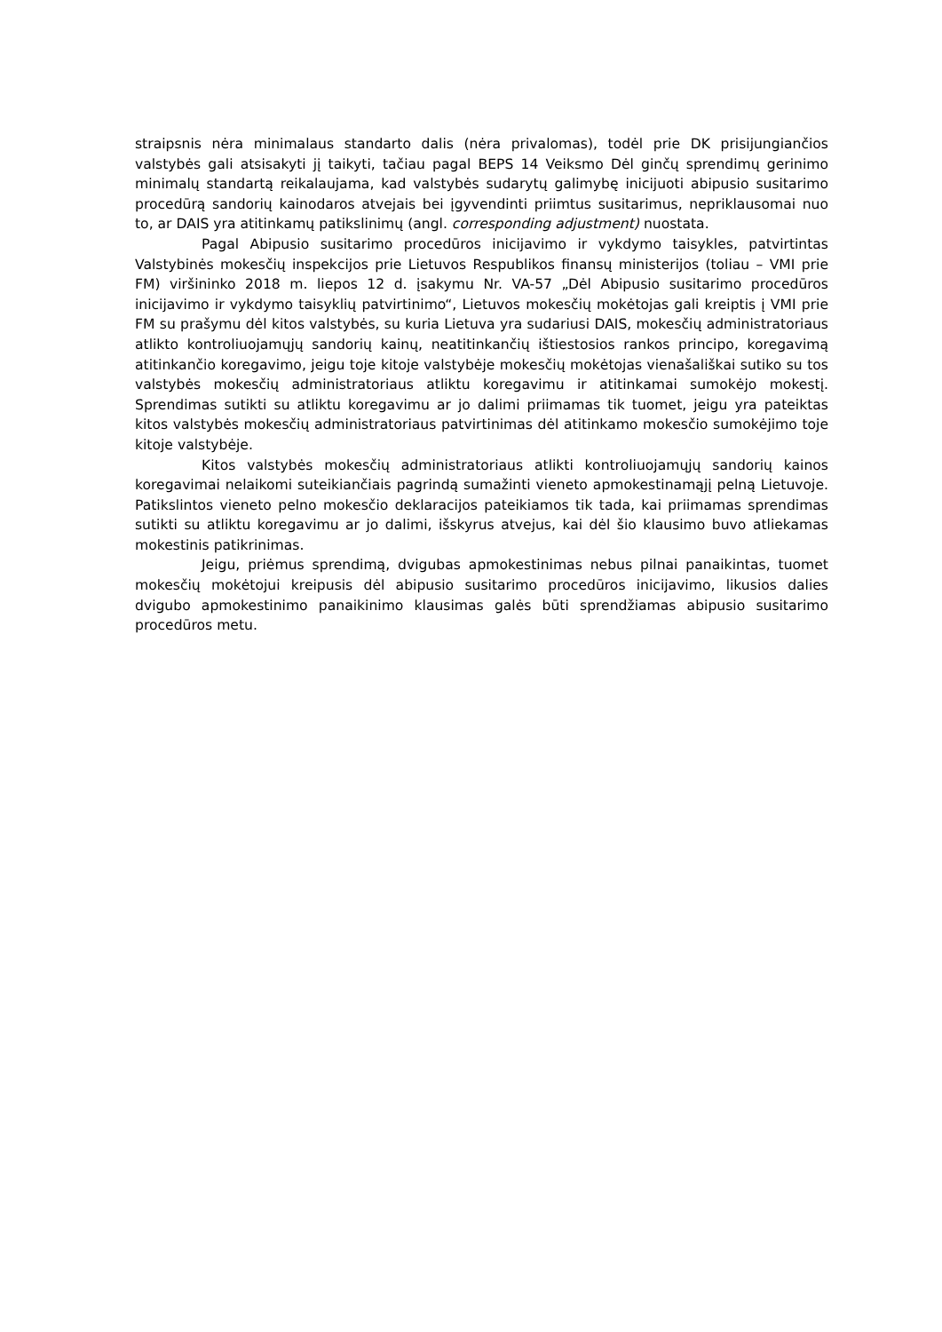straipsnis nėra minimalaus standarto dalis (nėra privalomas), todėl prie DK prisijungiančios valstybės gali atsisakyti jį taikyti, tačiau pagal BEPS 14 Veiksmo Dėl ginčų sprendimų gerinimo minimalų standartą reikalaujama, kad valstybės sudarytų galimybę inicijuoti abipusio susitarimo procedūrą sandorių kainodaros atvejais bei įgyvendinti priimtus susitarimus, nepriklausomai nuo to, ar DAIS yra atitinkamų patikslinimų (angl. corresponding adjustment) nuostata.
Pagal Abipusio susitarimo procedūros inicijavimo ir vykdymo taisykles, patvirtintas Valstybinės mokesčių inspekcijos prie Lietuvos Respublikos finansų ministerijos (toliau – VMI prie FM) viršininko 2018 m. liepos 12 d. įsakymu Nr. VA-57 „Dėl Abipusio susitarimo procedūros inicijavimo ir vykdymo taisyklių patvirtinimo“, Lietuvos mokesčių mokėtojas gali kreiptis į VMI prie FM su prašymu dėl kitos valstybės, su kuria Lietuva yra sudariusi DAIS, mokesčių administratoriaus atlikto kontroliuojamųjų sandorių kainų, neatitinkančių ištiestosios rankos principo, koregavimą atitinkančio koregavimo, jeigu toje kitoje valstybėje mokesčių mokėtojas vienašališkai sutiko su tos valstybės mokesčių administratoriaus atliktu koregavimu ir atitinkamai sumokėjo mokestį. Sprendimas sutikti su atliktu koregavimu ar jo dalimi priimamas tik tuomet, jeigu yra pateiktas kitos valstybės mokesčių administratoriaus patvirtinimas dėl atitinkamo mokesčio sumokėjimo toje kitoje valstybėje.
Kitos valstybės mokesčių administratoriaus atlikti kontroliuojamųjų sandorių kainos koregavimai nelaikomi suteikiančiais pagrindą sumažinti vieneto apmokestinamąjį pelną Lietuvoje. Patikslintos vieneto pelno mokesčio deklaracijos pateikiamos tik tada, kai priimamas sprendimas sutikti su atliktu koregavimu ar jo dalimi, išskyrus atvejus, kai dėl šio klausimo buvo atliekamas mokestinis patikrinimas.
Jeigu, priėmus sprendimą, dvigubas apmokestinimas nebus pilnai panaikintas, tuomet mokesčių mokėtojui kreipusis dėl abipusio susitarimo procedūros inicijavimo, likusios dalies dvigubo apmokestinimo panaikinimo klausimas galės būti sprendžiamas abipusio susitarimo procedūros metu.